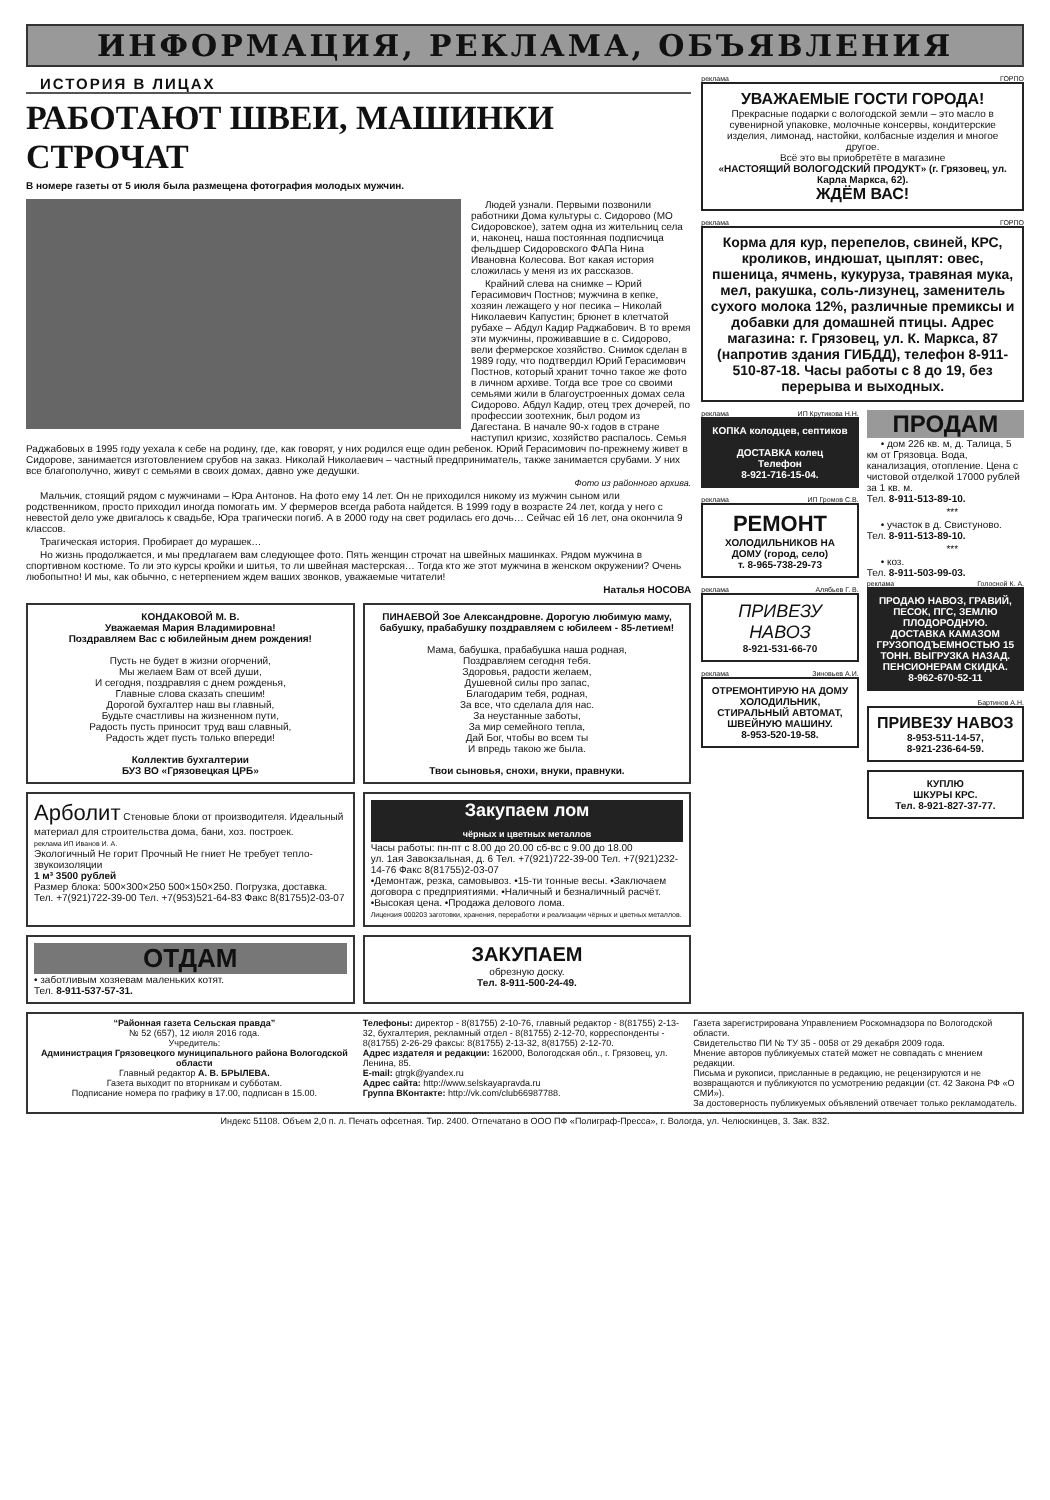ИНФОРМАЦИЯ, РЕКЛАМА, ОБЪЯВЛЕНИЯ
ИСТОРИЯ В ЛИЦАХ
РАБОТАЮТ ШВЕИ, МАШИНКИ СТРОЧАТ
В номере газеты от 5 июля была размещена фотография молодых мужчин.
Людей узнали. Первыми позвонили работники Дома культуры с. Сидорово (МО Сидоровское), затем одна из жительниц села и, наконец, наша постоянная подписчица фельдшер Сидоровского ФАПа Нина Ивановна Колесова. Вот какая история сложилась у меня из их рассказов.
Крайний слева на снимке – Юрий Герасимович Постнов; мужчина в кепке, хозяин лежащего у ног песика – Николай Николаевич Капустин; брюнет в клетчатой рубахе – Абдул Кадир Раджабович. В то время эти мужчины, проживавшие в с. Сидорово, вели фермерское хозяйство. Снимок сделан в 1989 году, что подтвердил Юрий Герасимович Постнов, который хранит точно такое же фото в личном архиве. Тогда все трое со своими семьями жили в благоустроенных домах села Сидорово. Абдул Кадир, отец трех дочерей, по профессии зоотехник, был родом из Дагестана. В начале 90-х годов в стране наступил кризис, хозяйство распалось. Семья Раджабовых в 1995 году уехала к себе на родину, где, как говорят, у них родился еще один ребенок. Юрий Герасимович по-прежнему живет в Сидорове, занимается изготовлением срубов на заказ. Николай Николаевич – частный предприниматель, также занимается срубами. У них все благополучно, живут с семьями в своих домах, давно уже дедушки.
Фото из районного архива.
Мальчик, стоящий рядом с мужчинами – Юра Антонов. На фото ему 14 лет. Он не приходился никому из мужчин сыном или родственником, просто приходил иногда помогать им. У фермеров всегда работа найдется. В 1999 году в возрасте 24 лет, когда у него с невестой дело уже двигалось к свадьбе, Юра трагически погиб. А в 2000 году на свет родилась его дочь… Сейчас ей 16 лет, она окончила 9 классов.
Трагическая история. Пробирает до мурашек…
Но жизнь продолжается, и мы предлагаем вам следующее фото. Пять женщин строчат на швейных машинках. Рядом мужчина в спортивном костюме. То ли это курсы кройки и шитья, то ли швейная мастерская… Тогда кто же этот мужчина в женском окружении? Очень любопытно! И мы, как обычно, с нетерпением ждем ваших звонков, уважаемые читатели!
Наталья НОСОВА
КОНДАКОВОЙ М. В.
Уважаемая Мария Владимировна!
Поздравляем Вас с юбилейным днем рождения!
Пусть не будет в жизни огорчений,
Мы желаем Вам от всей души,
И сегодня, поздравляя с днем рожденья,
Главные слова сказать спешим!
Дорогой бухгалтер наш вы главный,
Будьте счастливы на жизненном пути,
Радость пусть приносит труд ваш славный,
Радость ждет пусть только впереди!
Коллектив бухгалтерии
БУЗ ВО «Грязовецкая ЦРБ»
ПИНАЕВОЙ Зое Александровне. Дорогую любимую маму, бабушку, прабабушку поздравляем с юбилеем - 85-летием!
Мама, бабушка, прабабушка наша родная,
Поздравляем сегодня тебя.
Здоровья, радости желаем,
Душевной силы про запас,
Благодарим тебя, родная,
За все, что сделала для нас.
За неустанные заботы,
За мир семейного тепла,
Дай Бог, чтобы во всем ты
И впредь такою же была.
Твои сыновья, снохи, внуки, правнуки.
Арболит Стеновые блоки от производителя. Идеальный материал для строительства дома, бани, хоз. построек.
реклама ИП Иванов И. А.
Экологичный Не горит Прочный Не гниет Не требует тепло-звукоизоляции
1 м³ 3500 рублей
Размер блока: 500×300×250 500×150×250. Погрузка, доставка.
Тел. +7(921)722-39-00 Тел. +7(953)521-64-83 Факс 8(81755)2-03-07
Закупаем лом
чёрных и цветных металлов
Часы работы: пн-пт с 8.00 до 20.00 сб-вс с 9.00 до 18.00
ул. 1ая Завокзальная, д. 6 Тел. +7(921)722-39-00 Тел. +7(921)232-14-76 Факс 8(81755)2-03-07
•Демонтаж, резка, самовывоз. •15-ти тонные весы. •Заключаем договора с предприятиями. •Наличный и безналичный расчёт. •Высокая цена. •Продажа делового лома.
Лицензия 000203 заготовки, хранения, переработки и реализации чёрных и цветных металлов.
ОТДАМ
• заботливым хозяевам маленьких котят.
Тел. 8-911-537-57-31.
ЗАКУПАЕМ
обрезную доску.
Тел. 8-911-500-24-49.
реклама ГОРПО
УВАЖАЕМЫЕ ГОСТИ ГОРОДА!
Прекрасные подарки с вологодской земли – это масло в сувенирной упаковке, молочные консервы, кондитерские изделия, лимонад, настойки, колбасные изделия и многое другое.
Всё это вы приобретёте в магазине
«НАСТОЯЩИЙ ВОЛОГОДСКИЙ ПРОДУКТ» (г. Грязовец, ул. Карла Маркса, 62).
ЖДЁМ ВАС!
реклама ГОРПО
Корма для кур, перепелов, свиней, КРС, кроликов, индюшат, цыплят: овес, пшеница, ячмень, кукуруза, травяная мука, мел, ракушка, соль-лизунец, заменитель сухого молока 12%, различные премиксы и добавки для домашней птицы. Адрес магазина: г. Грязовец, ул. К. Маркса, 87 (напротив здания ГИБДД), телефон 8-911-510-87-18. Часы работы с 8 до 19, без перерыва и выходных.
реклама ИП Крутикова Н.Н.
КОПКА колодцев, септиков
ДОСТАВКА колец
Телефон
8-921-716-15-04.
реклама ИП Громов С.В.
РЕМОНТ
ХОЛОДИЛЬНИКОВ НА ДОМУ (город, село)
т. 8-965-738-29-73
реклама Алябьев Г. В.
ПРИВЕЗУ НАВОЗ
8-921-531-66-70
реклама Зиновьев А.И.
ОТРЕМОНТИРУЮ НА ДОМУ ХОЛОДИЛЬНИК, СТИРАЛЬНЫЙ АВТОМАТ, ШВЕЙНУЮ МАШИНУ.
8-953-520-19-58.
ПРОДАМ
• дом 226 кв. м, д. Талица, 5 км от Грязовца. Вода, канализация, отопление. Цена с чистовой отделкой 17000 рублей за 1 кв. м.
Тел. 8-911-513-89-10.
***
• участок в д. Свистуново.
Тел. 8-911-513-89-10.
***
• коз.
Тел. 8-911-503-99-03.
реклама Голосной К. А.
ПРОДАЮ НАВОЗ, ГРАВИЙ, ПЕСОК, ПГС, ЗЕМЛЮ ПЛОДОРОДНУЮ. ДОСТАВКА КАМАЗОМ ГРУЗОПОДЪЕМНОСТЬЮ 15 ТОНН. ВЫГРУЗКА НАЗАД. ПЕНСИОНЕРАМ СКИДКА.
8-962-670-52-11
Бартинов А.Н.
ПРИВЕЗУ НАВОЗ
8-953-511-14-57,
8-921-236-64-59.
КУПЛЮ
ШКУРЫ КРС.
Тел. 8-921-827-37-77.
“Районная газета Сельская правда”
№ 52 (657), 12 июля 2016 года.
Учредитель:
Администрация Грязовецкого муниципального района Вологодской области
Главный редактор А. В. БРЫЛЕВА.
Газета выходит по вторникам и субботам.
Подписание номера по графику в 17.00, подписан в 15.00.
Телефоны: директор - 8(81755) 2-10-76, главный редактор - 8(81755) 2-13-32, бухгалтерия, рекламный отдел - 8(81755) 2-12-70, корреспонденты - 8(81755) 2-26-29 факсы: 8(81755) 2-13-32, 8(81755) 2-12-70.
Адрес издателя и редакции: 162000, Вологодская обл., г. Грязовец, ул. Ленина, 85.
E-mail: gtrgk@yandex.ru
Адрес сайта: http://www.selskayapravda.ru
Группа ВКонтакте: http://vk.com/club66987788.
Газета зарегистрирована Управлением Роскомнадзора по Вологодской области.
Свидетельство ПИ № ТУ 35 - 0058 от 29 декабря 2009 года.
Мнение авторов публикуемых статей может не совпадать с мнением редакции.
Письма и рукописи, присланные в редакцию, не рецензируются и не возвращаются и публикуются по усмотрению редакции (ст. 42 Закона РФ «О СМИ»).
За достоверность публикуемых объявлений отвечает только рекламодатель.
Индекс 51108. Объем 2,0 п. л. Печать офсетная. Тир. 2400. Отпечатано в ООО ПФ «Полиграф-Пресса», г. Вологда, ул. Челюскинцев, 3. Зак. 832.